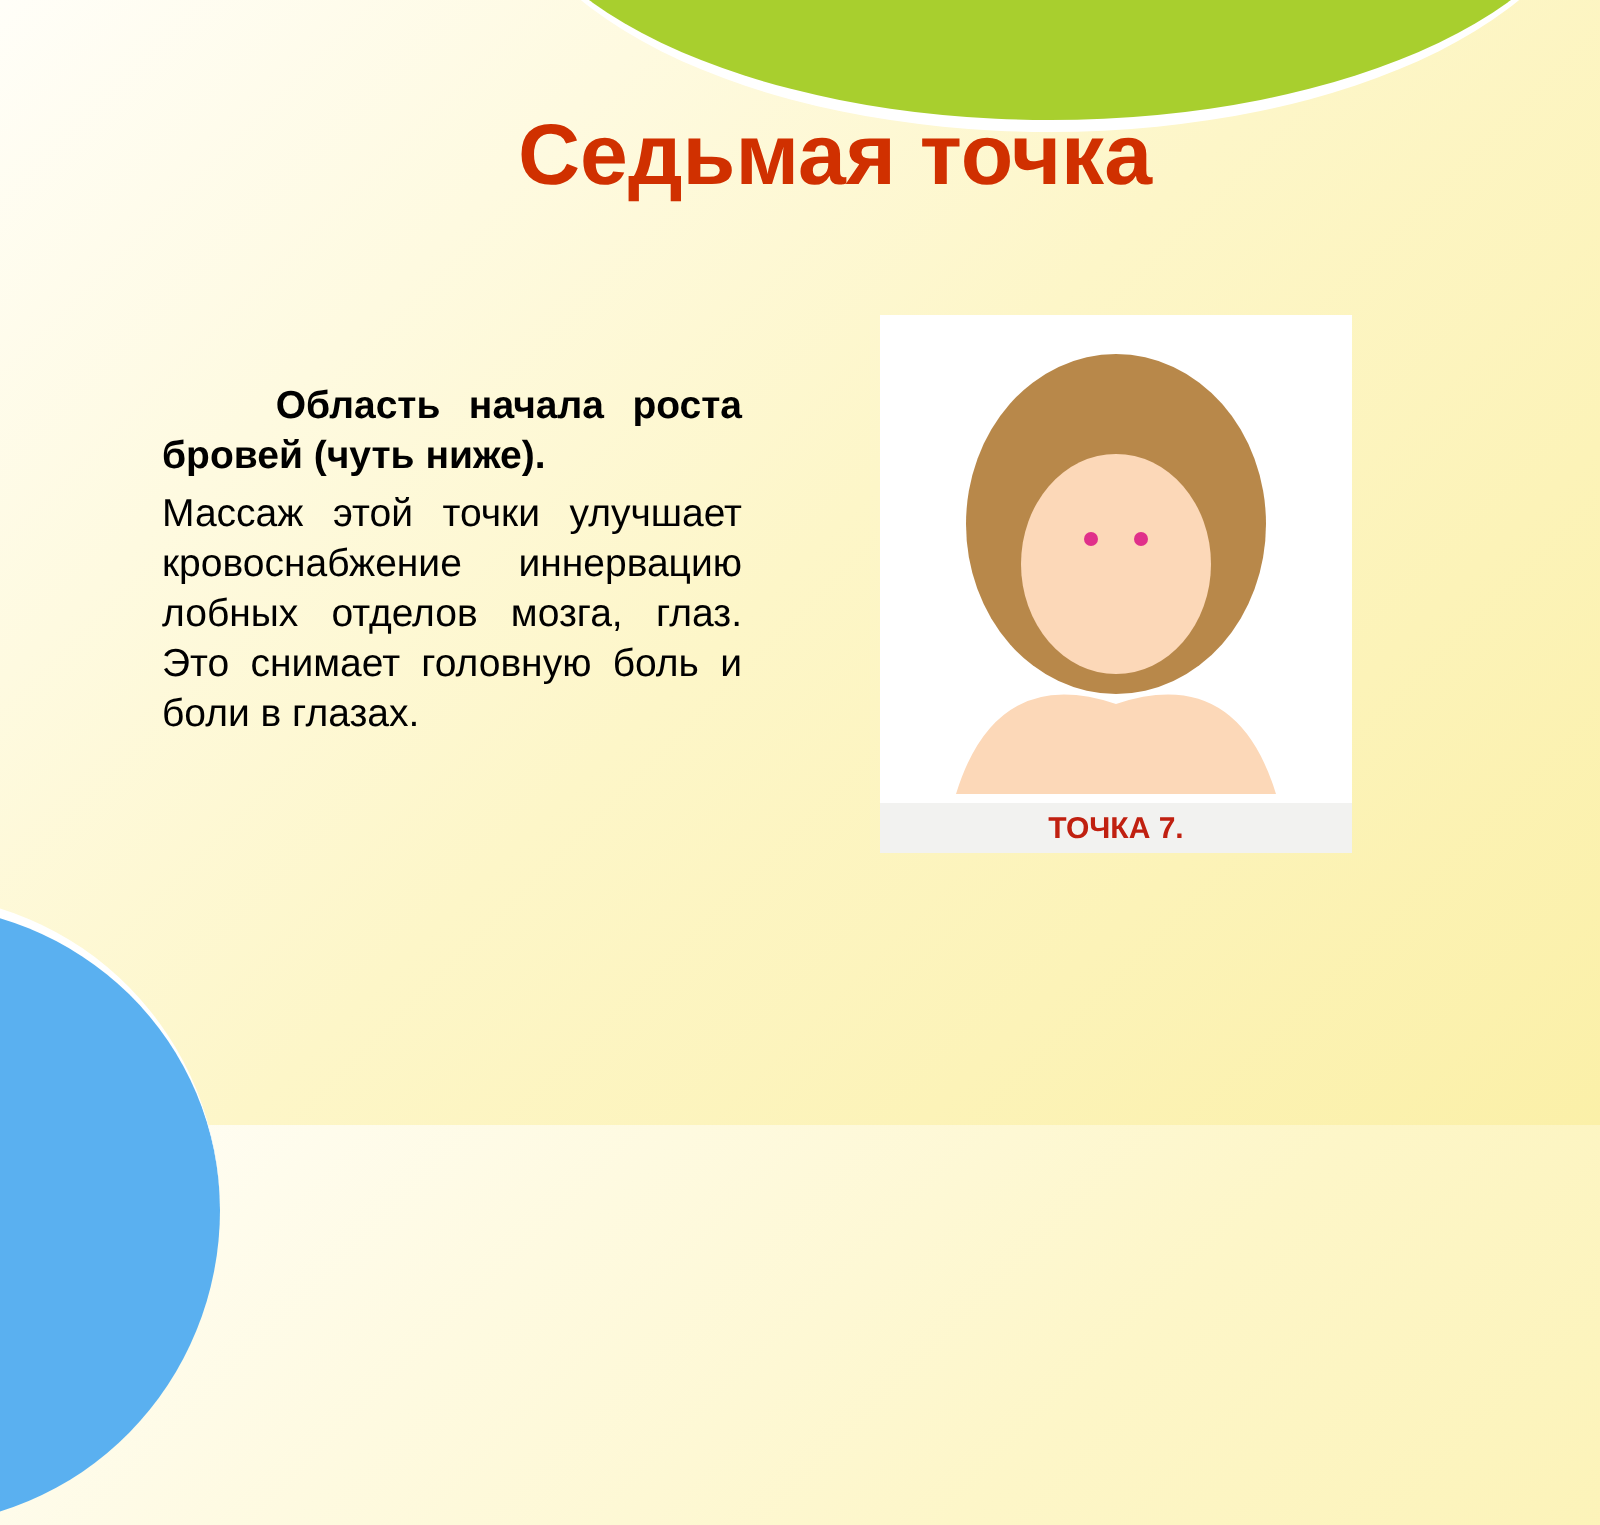Седьмая точка
Область начала роста бровей (чуть ниже).
Массаж этой точки улучшает кровоснабжение иннервацию лобных отделов мозга, глаз. Это снимает головную боль и боли в глазах.
ТОЧКА 7.